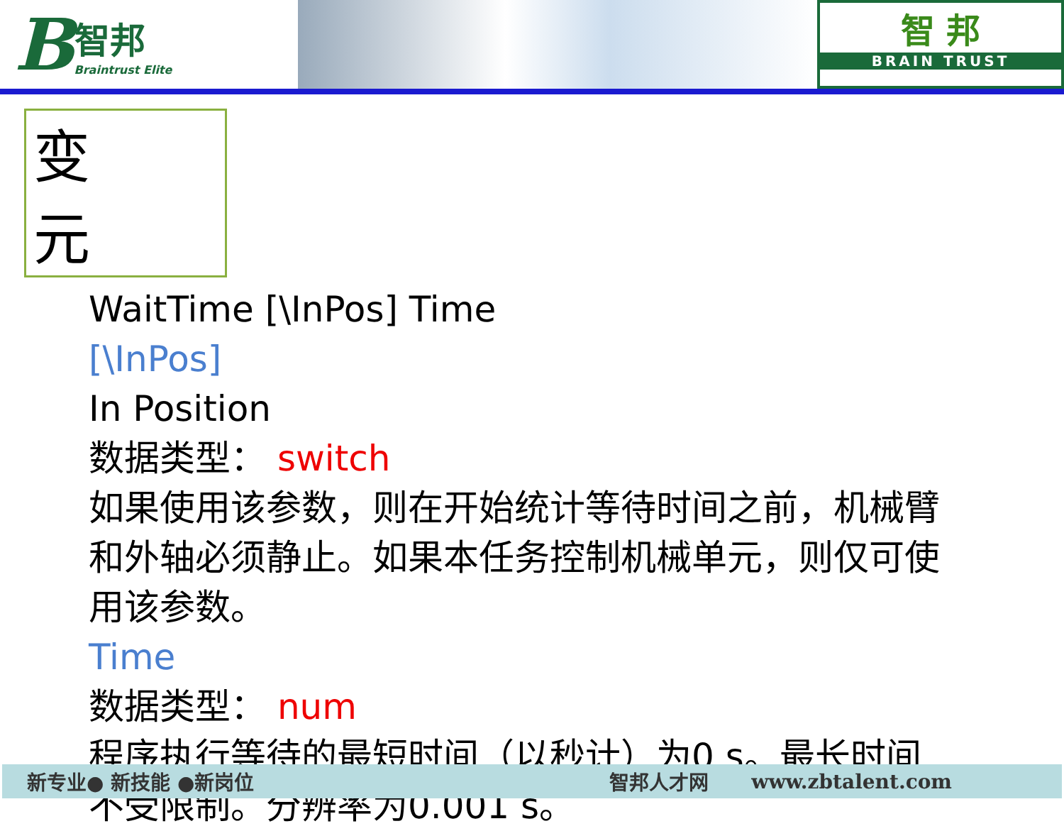B智邦
Braintrust Elite
智 邦
BRAIN TRUST
变 元
WaitTime [\InPos] Time
[\InPos]
In Position
数据类型： switch
如果使用该参数，则在开始统计等待时间之前，机械臂和外轴必须静止。如果本任务控制机械单元，则仅可使用该参数。
Time
数据类型： num
程序执行等待的最短时间（以秒计）为0 s。最长时间不受限制。分辨率为0.001 s。
新专业● 新技能 ●新岗位 智邦人才网 www.zbtalent.com